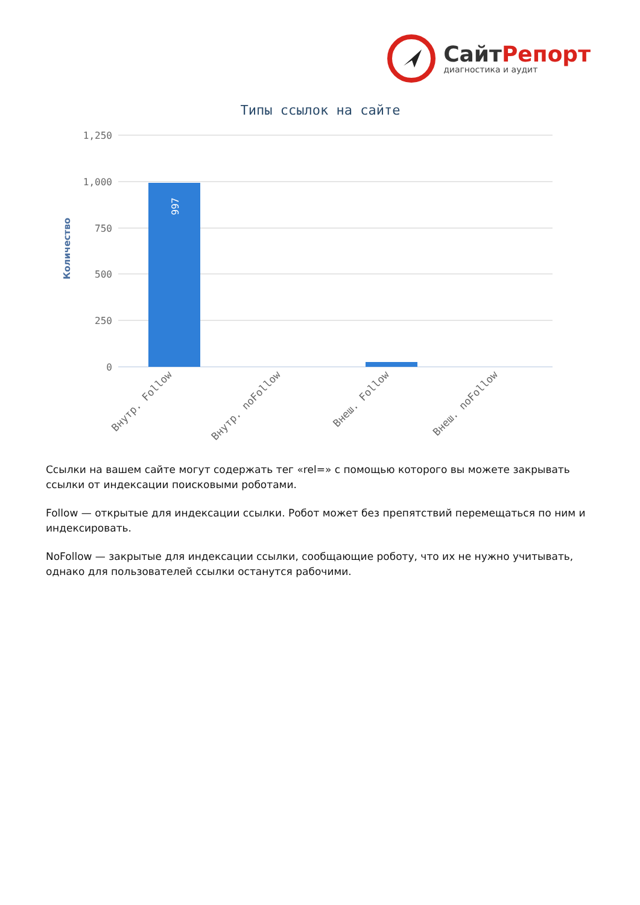СайтРепорт
диагностика и аудит
Типы ссылок на сайте
Количество
1,250
1,000
750
500
250
0
997
Внутр. Follow
Внутр. noFollow
Внеш. Follow
Внеш. noFollow
Ссылки на вашем сайте могут содержать тег «rel=» с помощью которого вы можете закрывать ссылки от индексации поисковыми роботами.
Follow — открытые для индексации ссылки. Робот может без препятствий перемещаться по ним и индексировать.
NoFollow — закрытые для индексации ссылки, сообщающие роботу, что их не нужно учитывать, однако для пользователей ссылки останутся рабочими.